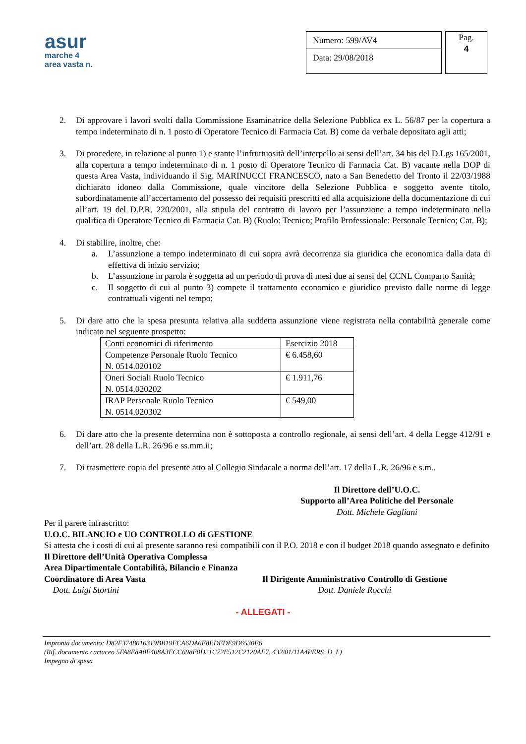asur
marche 4
area vasta n.
Numero: 599/AV4
Data: 29/08/2018
Pag.
4
2. Di approvare i lavori svolti dalla Commissione Esaminatrice della Selezione Pubblica ex L. 56/87 per la copertura a tempo indeterminato di n. 1 posto di Operatore Tecnico di Farmacia Cat. B) come da verbale depositato agli atti;
3. Di procedere, in relazione al punto 1) e stante l’infruttuosità dell’interpello ai sensi dell’art. 34 bis del D.Lgs 165/2001, alla copertura a tempo indeterminato di n. 1 posto di Operatore Tecnico di Farmacia Cat. B) vacante nella DOP di questa Area Vasta, individuando il Sig. MARINUCCI FRANCESCO, nato a San Benedetto del Tronto il 22/03/1988 dichiarato idoneo dalla Commissione, quale vincitore della Selezione Pubblica e soggetto avente titolo, subordinatamente all’accertamento del possesso dei requisiti prescritti ed alla acquisizione della documentazione di cui all’art. 19 del D.P.R. 220/2001, alla stipula del contratto di lavoro per l’assunzione a tempo indeterminato nella qualifica di Operatore Tecnico di Farmacia Cat. B) (Ruolo: Tecnico; Profilo Professionale: Personale Tecnico; Cat. B);
4. Di stabilire, inoltre, che:
a. L’assunzione a tempo indeterminato di cui sopra avrà decorrenza sia giuridica che economica dalla data di effettiva di inizio servizio;
b. L’assunzione in parola è soggetta ad un periodo di prova di mesi due ai sensi del CCNL Comparto Sanità;
c. Il soggetto di cui al punto 3) compete il trattamento economico e giuridico previsto dalle norme di legge contrattuali vigenti nel tempo;
5. Di dare atto che la spesa presunta relativa alla suddetta assunzione viene registrata nella contabilità generale come indicato nel seguente prospetto:
| Conti economici di riferimento | Esercizio 2018 |
| Competenze Personale Ruolo Tecnico N. 0514.020102 | € 6.458,60 |
| Oneri Sociali Ruolo Tecnico N. 0514.020202 | € 1.911,76 |
| IRAP Personale Ruolo Tecnico N. 0514.020302 | € 549,00 |
6. Di dare atto che la presente determina non è sottoposta a controllo regionale, ai sensi dell’art. 4 della Legge 412/91 e dell’art. 28 della L.R. 26/96 e ss.mm.ii;
7. Di trasmettere copia del presente atto al Collegio Sindacale a norma dell’art. 17 della L.R. 26/96 e s.m..
Il Direttore dell’U.O.C.
Supporto all’Area Politiche del Personale
Dott. Michele Gagliani
Per il parere infrascritto:
U.O.C. BILANCIO e UO CONTROLLO di GESTIONE
Si attesta che i costi di cui al presente saranno resi compatibili con il P.O. 2018 e con il budget 2018 quando assegnato e definito
Il Direttore dell’Unità Operativa Complessa
Area Dipartimentale Contabilità, Bilancio e Finanza
Coordinatore di Area Vasta
Dott. Luigi Stortini
Il Dirigente Amministrativo Controllo di Gestione
Dott. Daniele Rocchi
- ALLEGATI -
Impronta documento: D82F3748010319BB19FCA6DA6E8EDEDE9D6530F6
(Rif. documento cartaceo 5FA8E8A0F408A3FCC698E0D21C72E512C2120AF7, 432/01/11A4PERS_D_L)
Impegno di spesa